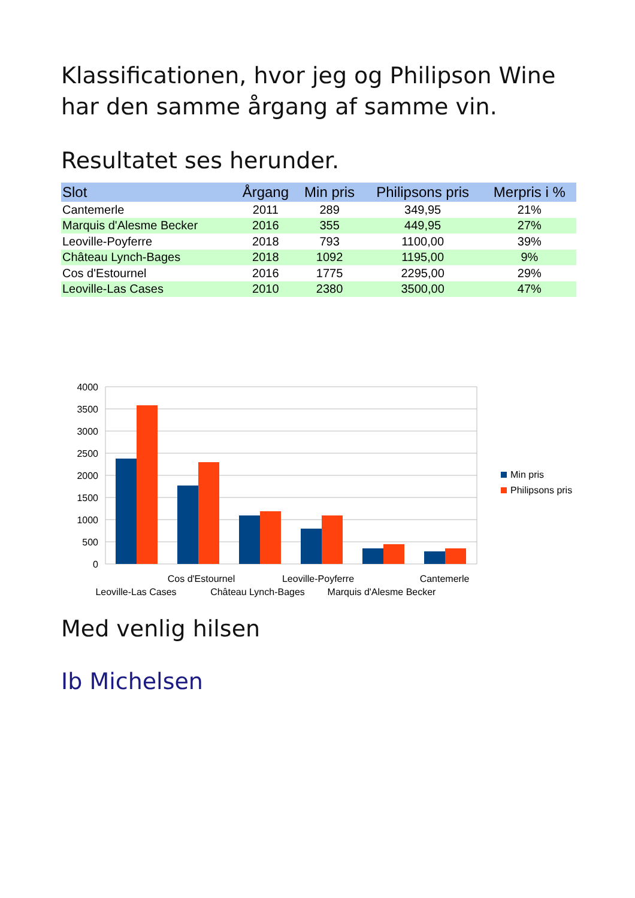Klassificationen, hvor jeg og Philipson Wine har den samme årgang af samme vin.
Resultatet ses herunder.
| Slot | Årgang | Min pris | Philipsons pris | Merpris i % |
| --- | --- | --- | --- | --- |
| Cantemerle | 2011 | 289 | 349,95 | 21% |
| Marquis d'Alesme Becker | 2016 | 355 | 449,95 | 27% |
| Leoville-Poyferre | 2018 | 793 | 1100,00 | 39% |
| Château Lynch-Bages | 2018 | 1092 | 1195,00 | 9% |
| Cos d'Estournel | 2016 | 1775 | 2295,00 | 29% |
| Leoville-Las Cases | 2010 | 2380 | 3500,00 | 47% |
4000
3500
3000
2500
2000
1500
1000
500
0
Cos d'Estournel
Leoville-Poyferre
Cantemerle
Leoville-Las Cases
Château Lynch-Bages
Marquis d'Alesme Becker
Min pris
Philipsons pris
Med venlig hilsen
Ib Michelsen